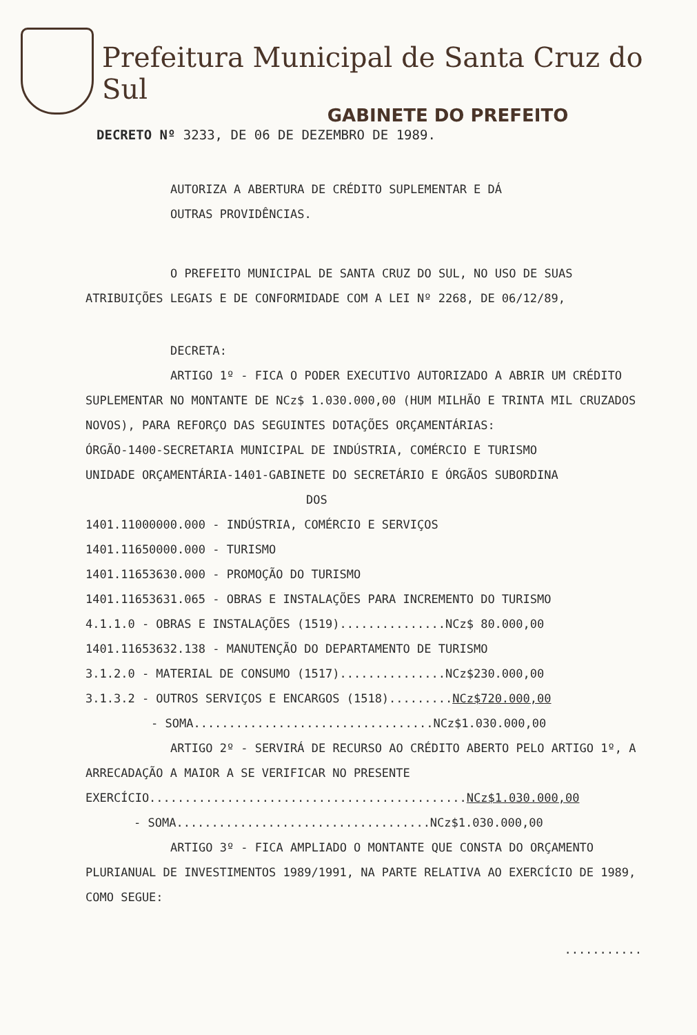Prefeitura Municipal de Santa Cruz do Sul
GABINETE DO PREFEITO
DECRETO Nº 3233, DE 06 DE DEZEMBRO DE 1989.
AUTORIZA A ABERTURA DE CRÉDITO SUPLEMENTAR E DÁ
OUTRAS PROVIDÊNCIAS.
O PREFEITO MUNICIPAL DE SANTA CRUZ DO SUL, NO USO DE SUAS ATRIBUIÇÕES LEGAIS E DE CONFORMIDADE COM A LEI Nº 2268, DE 06/12/89,
DECRETA:
ARTIGO 1º - FICA O PODER EXECUTIVO AUTORIZADO A ABRIR UM CRÉDITO SUPLEMENTAR NO MONTANTE DE NCz$ 1.030.000,00 (HUM MILHÃO E TRINTA MIL CRUZADOS NOVOS), PARA REFORÇO DAS SEGUINTES DOTAÇÕES ORÇAMENTÁRIAS:
ÓRGÃO-1400-SECRETARIA MUNICIPAL DE INDÚSTRIA, COMÉRCIO E TURISMO
UNIDADE ORÇAMENTÁRIA-1401-GABINETE DO SECRETÁRIO E ÓRGÃOS SUBORDINA
DOS
1401.11000000.000 - INDÚSTRIA, COMÉRCIO E SERVIÇOS
1401.11650000.000 - TURISMO
1401.11653630.000 - PROMOÇÃO DO TURISMO
1401.11653631.065 - OBRAS E INSTALAÇÕES PARA INCREMENTO DO TURISMO
4.1.1.0 - OBRAS E INSTALAÇÕES (1519)...............NCz$ 80.000,00
1401.11653632.138 - MANUTENÇÃO DO DEPARTAMENTO DE TURISMO
3.1.2.0 - MATERIAL DE CONSUMO (1517)...............NCz$230.000,00
3.1.3.2 - OUTROS SERVIÇOS E ENCARGOS (1518).........NCz$720.000,00
- SOMA..................................NCz$1.030.000,00
ARTIGO 2º - SERVIRÁ DE RECURSO AO CRÉDITO ABERTO PELO ARTIGO 1º, A ARRECADAÇÃO A MAIOR A SE VERIFICAR NO PRESENTE EXERCÍCIO.............................................NCz$1.030.000,00
- SOMA....................................NCz$1.030.000,00
ARTIGO 3º - FICA AMPLIADO O MONTANTE QUE CONSTA DO ORÇAMENTO PLURIANUAL DE INVESTIMENTOS 1989/1991, NA PARTE RELATIVA AO EXERCÍCIO DE 1989, COMO SEGUE:
...........